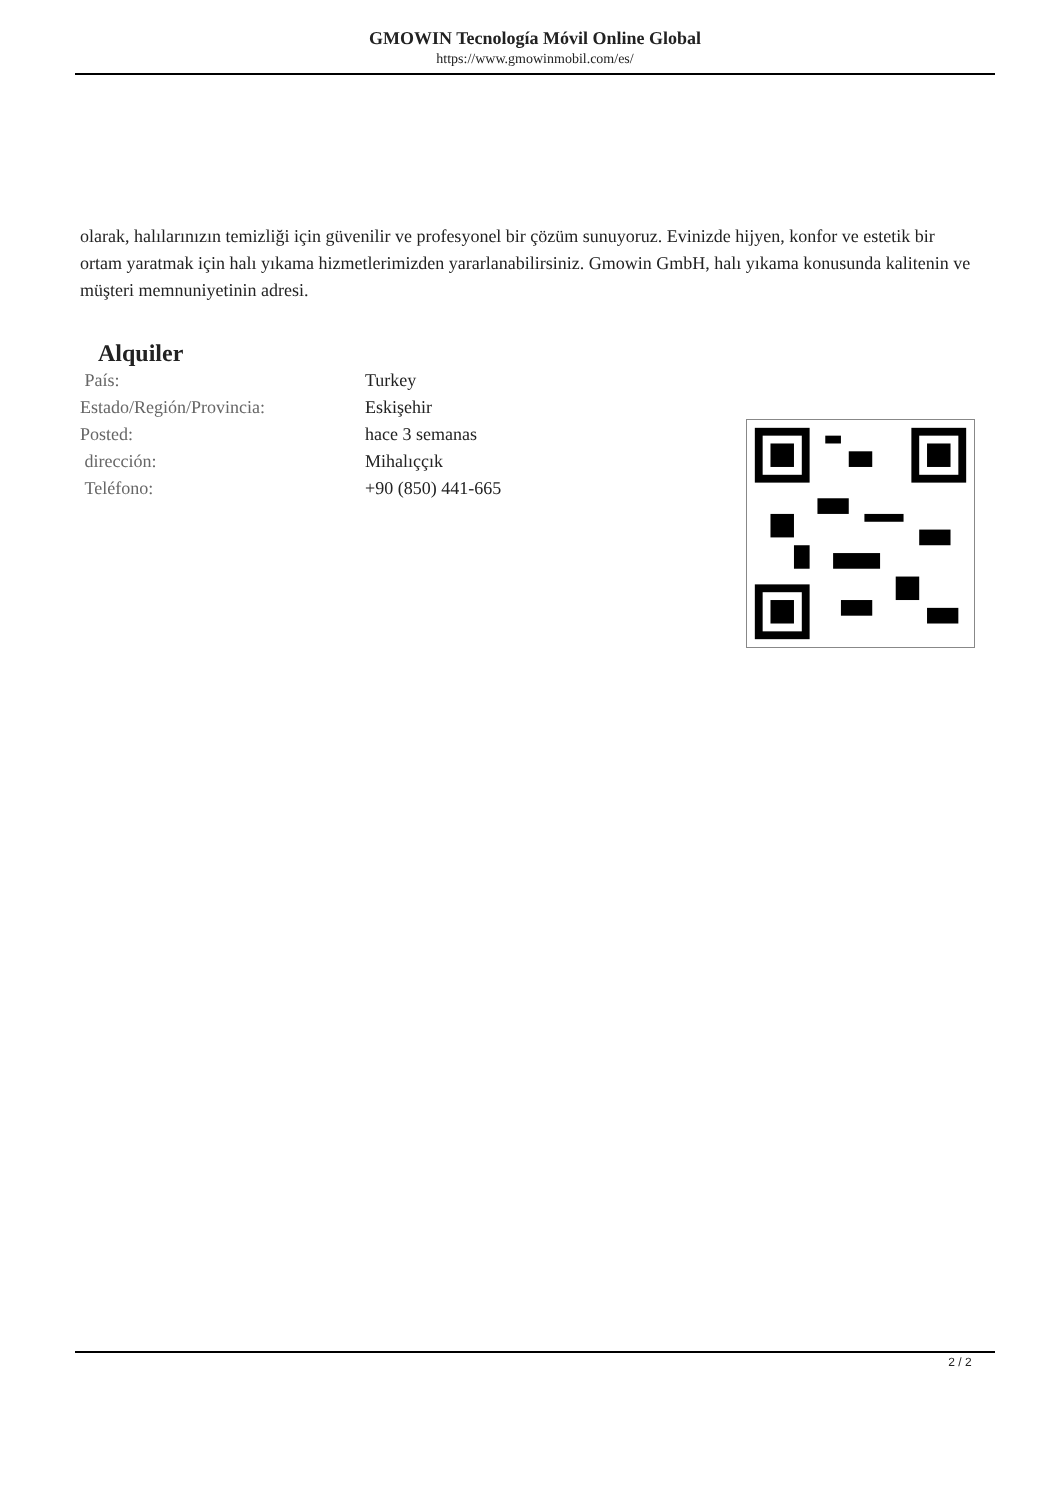GMOWIN Tecnología Móvil Online Global
https://www.gmowinmobil.com/es/
olarak, halılarınızın temizliği için güvenilir ve profesyonel bir çözüm sunuyoruz. Evinizde hijyen, konfor ve estetik bir ortam yaratmak için halı yıkama hizmetlerimizden yararlanabilirsiniz. Gmowin GmbH, halı yıkama konusunda kalitenin ve müşteri memnuniyetinin adresi.
Alquiler
| País: | Turkey |
| Estado/Región/Provincia: | Eskişehir |
| Posted: | hace 3 semanas |
| dirección: | Mihalıççık |
| Teléfono: | +90 (850) 441-665 |
2 / 2